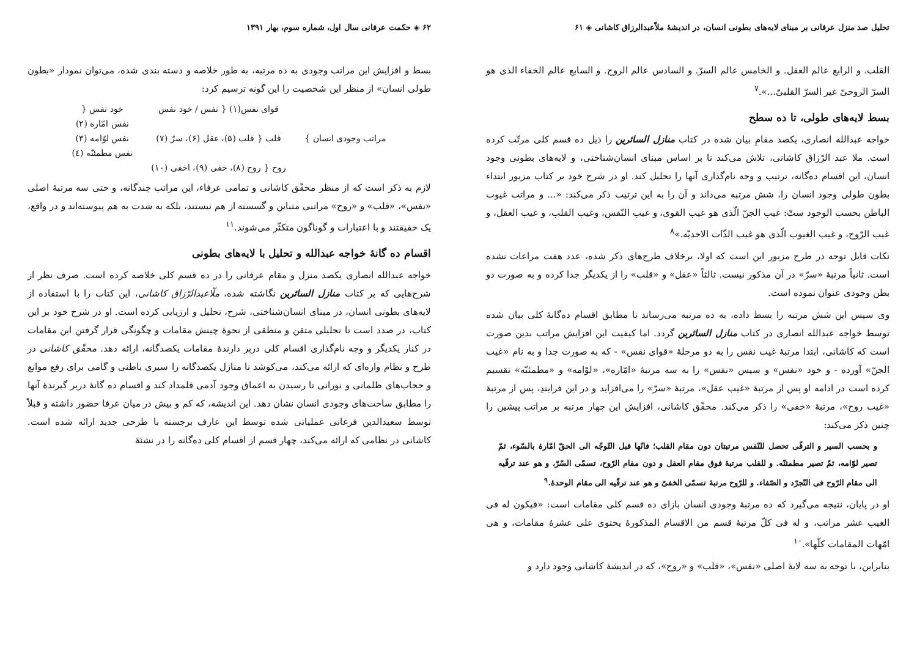تحلیل صد منزل عرفانی بر مبنای لایه‌های بطونی انسان، در اندیشهٔ ملاّعبدالرزاق کاشانی ◈ ۶۱
القلب. و الرابع عالم العقل. و الخامس عالم السرّ. و السادس عالم الروح. و السابع عالم الخفاء الذی هو السرّ الروحیّ غیر السرّ القلبیّ...».<sup>۷</sup>
بسط لایه‌های طولی، تا ده سطح
خواجه عبدالله انصاری، یکصد مقامِ بیان شده در کتاب منازل السائرین را ذیل ده قسم کلی مرتّب کرده است. ملا عبد الرّزاق کاشانی، تلاش می‌کند تا بر اساس مبنای انسان‌شناختی، و لایه‌های بطونی وجود انسان، این اقسام ده‌گانه، ترتیب و وجه نام‌گذاری آنها را تحلیل کند. او در شرح خود بر کتاب مزبور ابتداء بطون طولی وجود انسان را، شش مرتبه می‌داند و آن را به این ترتیب ذکر می‌کند: «... و مراتب غیوب الباطن بحسب الوجود ستّ: غیب الجنّ الّذی هو غیب القوی، و غیب النّفس، وغیب القلب، و غیب العقل، و غیب الرّوح، و غیب الغیوب الّذی هو غیب الذّات الاحدیّه.»<sup>۸</sup>
نکات قابل توجه در طرح مزبور این است که اولا، برخلاف طرح‌های ذکر شده، عدد هفت مراعات نشده است. ثانیاً مرتبهٔ «سرّ» در آن مذکور نیست. ثالثاً «عقل» و «قلب» را از یکدیگر جدا کرده و به صورت دو بطن وجودی عنوان نموده است.
وی سپس این شش مرتبه را بسط داده، به ده مرتبه می‌رساند تا مطابق اقسام ده‌گانهٔ کلی بیان شده توسط خواجه عبدالله انصاری در کتاب منازل السائرین گردد. اما کیفیت این افزایش مراتب بدین صورت است که کاشانی، ابتدا مرتبهٔ غیب نفس را به دو مرحلهٔ «قوای نفس» - که به صورت جدا و به نام «غیب الجنّ» آورده - و خود «نفس» و سپس «نفس» را به سه مرتبهٔ «امّاره»، «لوّامه» و «مطمئنّه» تقسیم کرده است در ادامه او پس از مرتبهٔ «غیب عقل»، مرتبهٔ «سرّ» را می‌افزاید و در این فرایندِ، پس از مرتبهٔ «غیب روح»، مرتبهٔ «خفی» را ذکر می‌کند. محقّق کاشانی، افزایش این چهار مرتبه بر مراتب پیشین را چنین ذکر می‌کند:
و بحسب السیر و الترقّی تحصل للنّفس مرتبتان دون مقام القلب؛ فانّها قبل التّوجّه الی الحقّ امّارهٔ بالسّوء، ثمّ تصیر لوّامه، ثمّ تصیر مطمئنّه. و للقلب مرتبهٔ فوق مقام العقل و دون مقام الرّوح، تسمّی السّرّ، و هو عند ترقّیه الی مقام الرّوح فی التّجرّد و الصّفاء. و للرّوح مرتبهٔ تسمّی الخفیّ و هو عند ترقّیه الی مقام الوحدهٔ.<sup>۹</sup>
او در پایان، نتیجه می‌گیرد که ده مرتبهٔ وجودی انسان بازای ده قسم کلی مقامات است: «فیکون له فی الغیب عشر مراتب، و له فی کلّ مرتبهٔ قسم من الاقسام المذکورهٔ یحتوی علی عشرهٔ مقامات، و هی امّهات المقامات کلّها».<sup>۱۰</sup>
بنابراین، با توجه به سه لایهٔ اصلی «نفس»، «قلب» و «روح»، که در اندیشهٔ کاشانی وجود دارد و
۶۲ ◈ حکمت عرفانی سال اول، شماره سوم، بهار ۱۳۹۱
بسط و افزایش این مراتب وجودی به ده مرتبه، به طور خلاصه و دسته بندی شده، می‌توان نمودار «بطون طولی انسان» از منظر این شخصیت را این گونه ترسیم کرد:
مراتب وجودی انسان } قوای نفس(۱) { نفس / خود نفس
قلب { قلب (۵)، عقل (۶)، سرّ (۷)
روح { روح (۸)، خفی (۹)، اخفی (۱۰)
خود نفس {
نفس امّاره (۲)
نفس لوّامه (۳)
نفس مطمئنّه (٤)
لازم به ذکر است که از منظر محقّق کاشانی و تمامی عرفاء، این مراتب چندگانه، و حتی سه مرتبهٔ اصلی «نفس»، «قلب» و «روح» مراتبی متباین و گسسته از هم نیستند، بلکه به شدت به هم پیوسته‌اند و در واقع، یک حقیقتند و با اعتبارات و گوناگون متکثّر می‌شوند.<sup>۱۱</sup>
اقسام ده گانهٔ خواجه عبدالله و تحلیل با لایه‌های بطونی
خواجه عبدالله انصاری یکصد منزل و مقام عرفانی را در ده قسم کلی خلاصه کرده است. صرف نظر از شرح‌هایی که بر کتاب منازل السائرین نگاشته شده، ملّاعبدالرّزاق کاشانی، این کتاب را با استفاده از لایه‌های بطونی انسان، در مبنای انسان‌شناختی، شرح، تحلیل و ارزیابی کرده است. او در شرح خود بر این کتاب، در صدد است تا تحلیلی متقن و منطقی از نحوهٔ چینش مقامات و چگونگی قرار گرفتن این مقامات در کنار یکدیگر و وجه نام‌گذاری اقسام کلی دربر دارندهٔ مقامات یکصدگانه، ارائه دهد. محقّق کاشانی در طرح و نظام واره‌ای که ارائه می‌کند، می‌کوشد تا منازل یکصدگانه را سیری باطنی و گامی برای رفع موانع و حجاب‌های ظلمانی و نورانی تا رسیدن به اعماق وجود آدمی قلمداد کند و اقسام ده گانهٔ دربر گیرندهٔ آنها را مطابق ساحت‌های وجودی انسان نشان دهد. این اندیشه، که کم و بیش در میان عرفا حضور داشته و قبلاً توسط سعیدالدین فرغانی عملیاتی شده توسط این عارف برجسته با طرحی جدید ارائه شده است. کاشانی در نظامی که ارائه می‌کند، چهار قسم از اقسام کلی ده‌گانه را در نشئهٔ